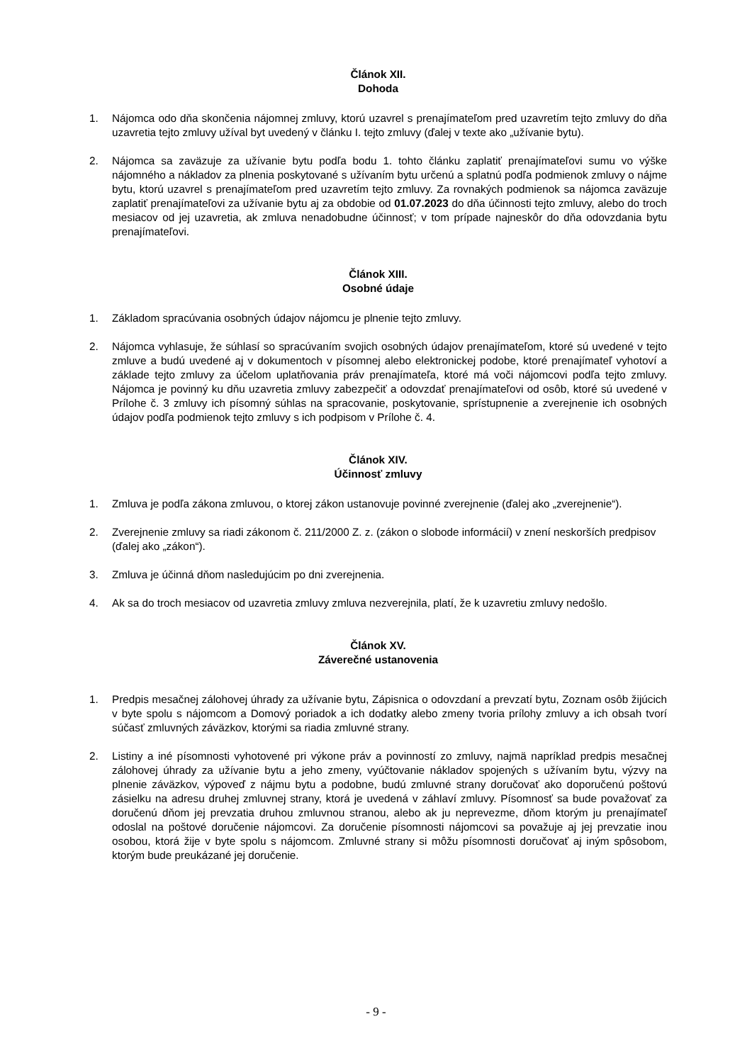Článok XII.
Dohoda
1. Nájomca odo dňa skončenia nájomnej zmluvy, ktorú uzavrel s prenajímateľom pred uzavretím tejto zmluvy do dňa uzavretia tejto zmluvy užíval byt uvedený v článku I. tejto zmluvy (ďalej v texte ako „užívanie bytu).
2. Nájomca sa zaväzuje za užívanie bytu podľa bodu 1. tohto článku zaplatiť prenajímateľovi sumu vo výške nájomného a nákladov za plnenia poskytované s užívaním bytu určenú a splatnú podľa podmienok zmluvy o nájme bytu, ktorú uzavrel s prenajímateľom pred uzavretím tejto zmluvy. Za rovnakých podmienok sa nájomca zaväzuje zaplatiť prenajímateľovi za užívanie bytu aj za obdobie od 01.07.2023 do dňa účinnosti tejto zmluvy, alebo do troch mesiacov od jej uzavretia, ak zmluva nenadobudne účinnosť; v tom prípade najneskôr do dňa odovzdania bytu prenajímateľovi.
Článok XIII.
Osobné údaje
1. Základom spracúvania osobných údajov nájomcu je plnenie tejto zmluvy.
2. Nájomca vyhlasuje, že súhlasí so spracúvaním svojich osobných údajov prenajímateľom, ktoré sú uvedené v tejto zmluve a budú uvedené aj v dokumentoch v písomnej alebo elektronickej podobe, ktoré prenajímateľ vyhotoví a základe tejto zmluvy za účelom uplatňovania práv prenajímateľa, ktoré má voči nájomcovi podľa tejto zmluvy. Nájomca je povinný ku dňu uzavretia zmluvy zabezpečiť a odovzdať prenajímateľovi od osôb, ktoré sú uvedené v Prílohe č. 3 zmluvy ich písomný súhlas na spracovanie, poskytovanie, sprístupnenie a zverejnenie ich osobných údajov podľa podmienok tejto zmluvy s ich podpisom v Prílohe č. 4.
Článok XIV.
Účinnosť zmluvy
1. Zmluva je podľa zákona zmluvou, o ktorej zákon ustanovuje povinné zverejnenie (ďalej ako „zverejnenie“).
2. Zverejnenie zmluvy sa riadi zákonom č. 211/2000 Z. z. (zákon o slobode informácií) v znení neskorších predpisov (ďalej ako „zákon“).
3. Zmluva je účinná dňom nasledujúcim po dni zverejnenia.
4. Ak sa do troch mesiacov od uzavretia zmluvy zmluva nezverejnila, platí, že k uzavretiu zmluvy nedošlo.
Článok XV.
Záverečné ustanovenia
1. Predpis mesačnej zálohovej úhrady za užívanie bytu, Zápisnica o odovzdaní a prevzatí bytu, Zoznam osôb žijúcich v byte spolu s nájomcom a Domový poriadok a ich dodatky alebo zmeny tvoria prílohy zmluvy a ich obsah tvorí súčasť zmluvných záväzkov, ktorými sa riadia zmluvné strany.
2. Listiny a iné písomnosti vyhotovené pri výkone práv a povinností zo zmluvy, najmä napríklad predpis mesačnej zálohovej úhrady za užívanie bytu a jeho zmeny, vyúčtovanie nákladov spojených s užívaním bytu, výzvy na plnenie záväzkov, výpoveď z nájmu bytu a podobne, budú zmluvné strany doručovať ako doporučenú poštovú zásielku na adresu druhej zmluvnej strany, ktorá je uvedená v záhlaví zmluvy. Písomnosť sa bude považovať za doručenú dňom jej prevzatia druhou zmluvnou stranou, alebo ak ju neprevezme, dňom ktorým ju prenajímateľ odoslal na poštové doručenie nájomcovi. Za doručenie písomnosti nájomcovi sa považuje aj jej prevzatie inou osobou, ktorá žije v byte spolu s nájomcom. Zmluvné strany si môžu písomnosti doručovať aj iným spôsobom, ktorým bude preukázané jej doručenie.
- 9 -